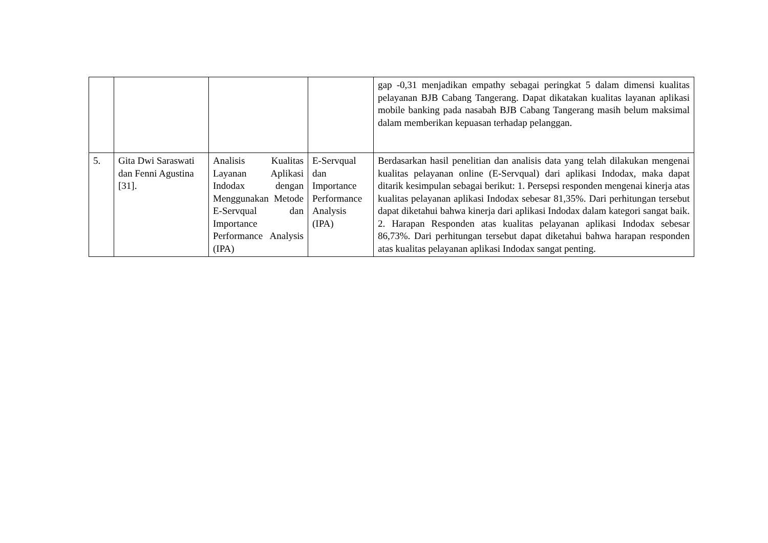| | | | | gap -0,31 menjadikan empathy sebagai peringkat 5 dalam dimensi kualitas pelayanan BJB Cabang Tangerang. Dapat dikatakan kualitas layanan aplikasi mobile banking pada nasabah BJB Cabang Tangerang masih belum maksimal dalam memberikan kepuasan terhadap pelanggan. |
| 5. | Gita Dwi Saraswati dan Fenni Agustina [31]. | Analisis Kualitas Layanan Aplikasi Indodax dengan Menggunakan Metode E-Servqual dan Importance Performance Analysis (IPA) | E-Servqual dan Importance Performance Analysis (IPA) | Berdasarkan hasil penelitian dan analisis data yang telah dilakukan mengenai kualitas pelayanan online (E-Servqual) dari aplikasi Indodax, maka dapat ditarik kesimpulan sebagai berikut: 1. Persepsi responden mengenai kinerja atas kualitas pelayanan aplikasi Indodax sebesar 81,35%. Dari perhitungan tersebut dapat diketahui bahwa kinerja dari aplikasi Indodax dalam kategori sangat baik. 2. Harapan Responden atas kualitas pelayanan aplikasi Indodax sebesar 86,73%. Dari perhitungan tersebut dapat diketahui bahwa harapan responden atas kualitas pelayanan aplikasi Indodax sangat penting. |